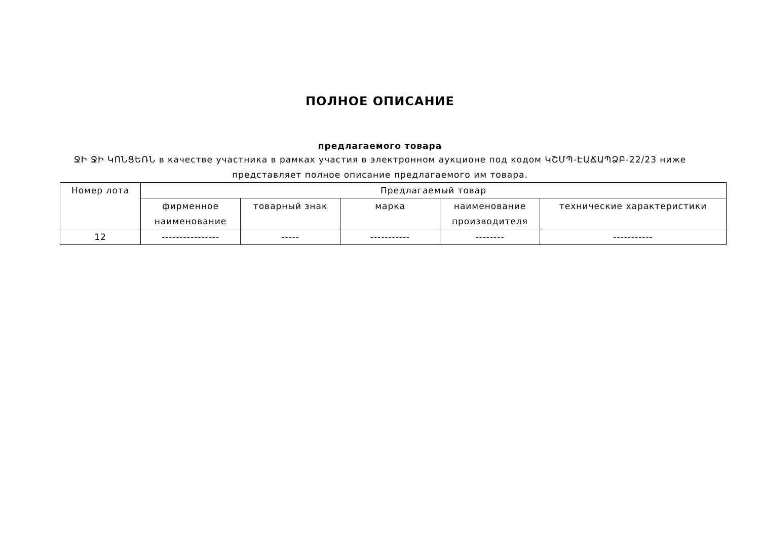ПОЛНОЕ ОПИСАНИЕ
предлагаемого товара
ՋԻ ՋԻ ԿՈՆՑԵՌՆ в качестве участника в рамках участия в электронном аукционе под кодом ԿՇՄՊ-ԷԱՃԱՊՁԲ-22/23 ниже представляет полное описание предлагаемого им товара.
| Номер лота | Предлагаемый товар | | | | |
| --- | --- | --- | --- | --- | --- |
| | фирменное наименование | товарный знак | марка | наименование производителя | технические характеристики |
| 12 | ---------------- | ----- | ----------- | -------- | ----------- |